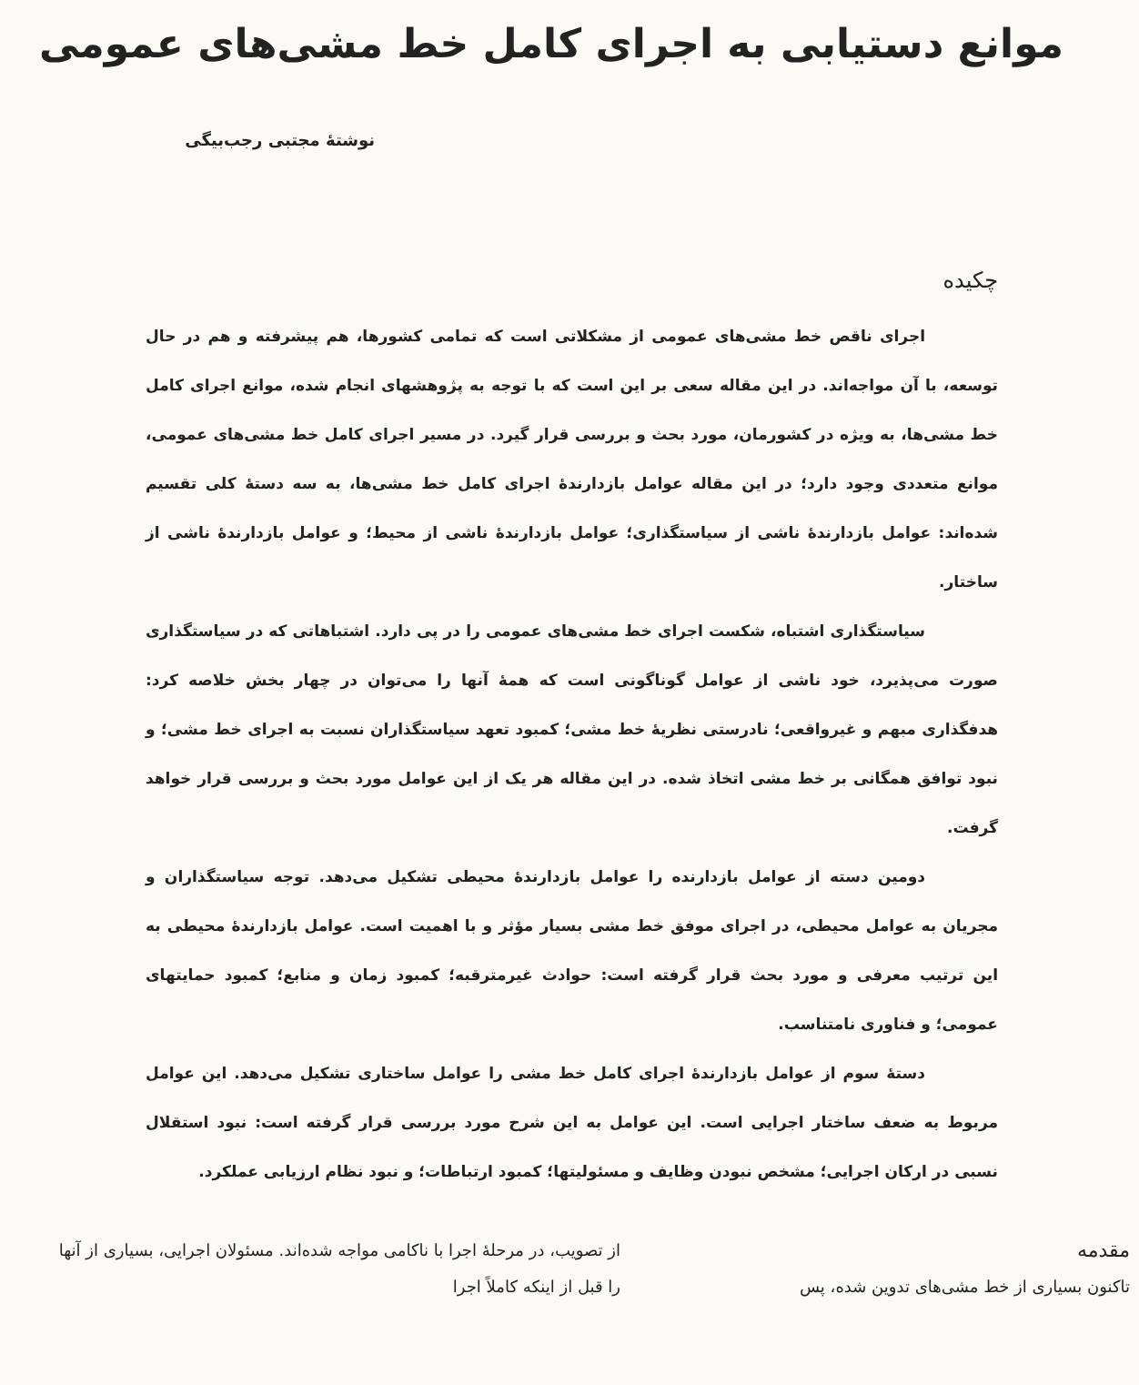موانع دستیابی به اجرای کامل خط مشی‌های عمومی
نوشتهٔ مجتبی رجب‌بیگی
چکیده
اجرای ناقص خط مشی‌های عمومی از مشکلاتی است که تمامی کشورها، هم پیشرفته و هم در حال توسعه، با آن مواجه‌اند. در این مقاله سعی بر این است که با توجه به پژوهشهای انجام شده، موانع اجرای کامل خط مشی‌ها، به ویژه در کشورمان، مورد بحث و بررسی قرار گیرد. در مسیر اجرای کامل خط مشی‌های عمومی، موانع متعددی وجود دارد؛ در این مقاله عوامل بازدارندهٔ اجرای کامل خط مشی‌ها، به سه دستهٔ کلی تقسیم شده‌اند: عوامل بازدارندهٔ ناشی از سیاستگذاری؛ عوامل بازدارندهٔ ناشی از محیط؛ و عوامل بازدارندهٔ ناشی از ساختار.
سیاستگذاری اشتباه، شکست اجرای خط مشی‌های عمومی را در پی دارد. اشتباهاتی که در سیاستگذاری صورت می‌پذیرد، خود ناشی از عوامل گوناگونی است که همهٔ آنها را می‌توان در چهار بخش خلاصه کرد: هدفگذاری مبهم و غیرواقعی؛ نادرستی نظریهٔ خط مشی؛ کمبود تعهد سیاستگذاران نسبت به اجرای خط مشی؛ و نبود توافق همگانی بر خط مشی اتخاذ شده. در این مقاله هر یک از این عوامل مورد بحث و بررسی قرار خواهد گرفت.
دومین دسته از عوامل بازدارنده را عوامل بازدارندهٔ محیطی تشکیل می‌دهد. توجه سیاستگذاران و مجریان به عوامل محیطی، در اجرای موفق خط مشی بسیار مؤثر و با اهمیت است. عوامل بازدارندهٔ محیطی به این ترتیب معرفی و مورد بحث قرار گرفته است: حوادث غیرمترقبه؛ کمبود زمان و منابع؛ کمبود حمایتهای عمومی؛ و فناوری نامتناسب.
دستهٔ سوم از عوامل بازدارندهٔ اجرای کامل خط مشی را عوامل ساختاری تشکیل می‌دهد. این عوامل مربوط به ضعف ساختار اجرایی است. این عوامل به این شرح مورد بررسی قرار گرفته است: نبود استقلال نسبی در ارکان اجرایی؛ مشخص نبودن وظایف و مسئولیتها؛ کمبود ارتباطات؛ و نبود نظام ارزیابی عملکرد.
مقدمه
تاکنون بسیاری از خط مشی‌های تدوین شده، پس
از تصویب، در مرحلهٔ اجرا با ناکامی مواجه شده‌اند. مسئولان اجرایی، بسیاری از آنها را قبل از اینکه کاملاً اجرا